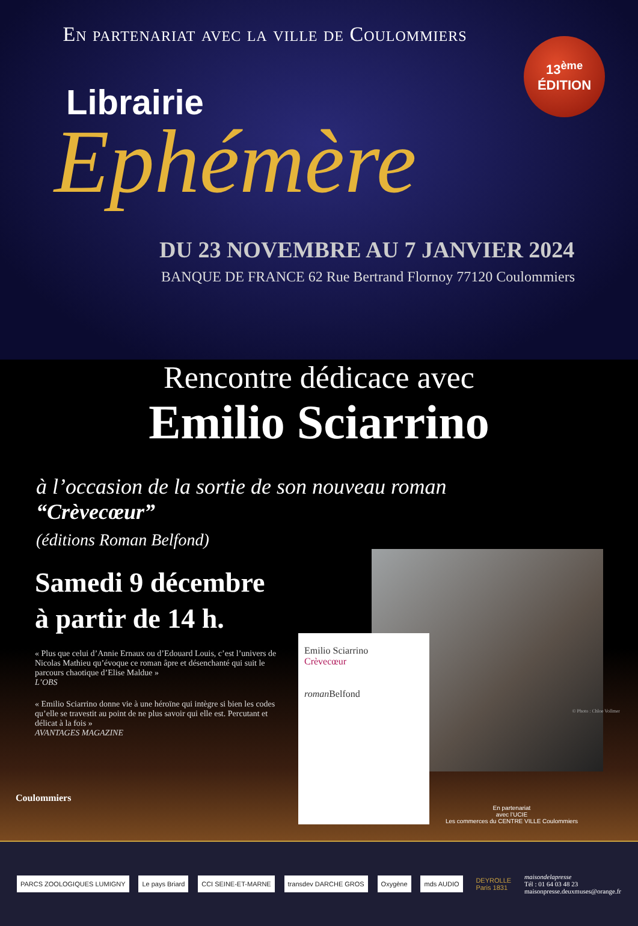En partenariat avec la ville de Coulommiers
13<sup>ème</sup>
ÉDITION
Librairie
Ephémère
DU 23 NOVEMBRE AU 7 JANVIER 2024
BANQUE DE FRANCE 62 Rue Bertrand Flornoy 77120 Coulommiers
Rencontre dédicace avec
Emilio Sciarrino
à l’occasion de la sortie de son nouveau roman
“Crèvecœur”
(éditions Roman Belfond)
Samedi 9 décembre
à partir de 14 h.
« Plus que celui d’Annie Ernaux ou d’Edouard Louis, c’est l’univers de Nicolas Mathieu qu’évoque ce roman âpre et désenchanté qui suit le parcours chaotique d’Elise Maldue »
L’OBS
« Emilio Sciarrino donne vie à une héroïne qui intègre si bien les codes qu’elle se travestit au point de ne plus savoir qui elle est. Percutant et délicat à la fois »
AVANTAGES MAGAZINE
© Photo : Chloe Vollmer
Emilio Sciarrino
Crèvecœur
roman Belfond
Coulommiers
En partenariat
avec l’UCIE
Les commerces du CENTRE VILLE Coulommiers
PARCS ZOOLOGIQUES LUMIGNY Le pays Briard CCI SEINE-ET-MARNE transdev DARCHE GROS Oxygène mds AUDIO DEYROLLE
Paris 1831
maisondelapresse
Tél : 01 64 03 48 23
maisonpresse.deuxmuses@orange.fr